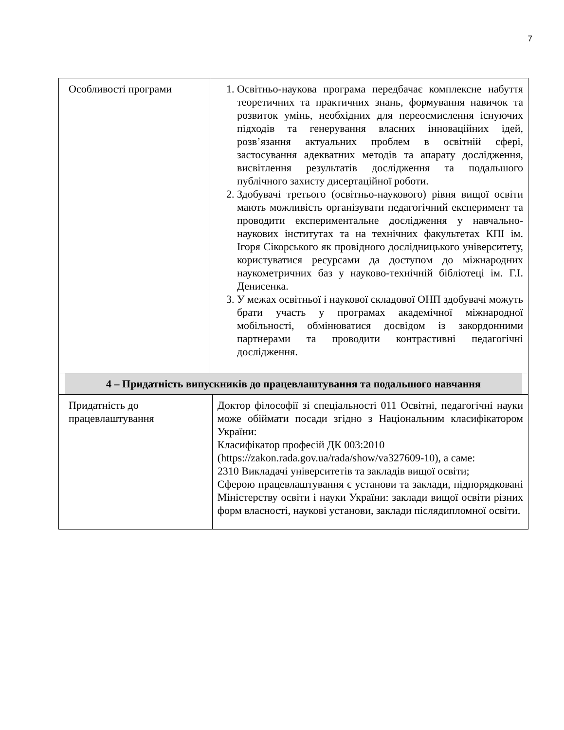7
| Особливості програми | 1. Освітньо-наукова програма передбачає комплексне набуття теоретичних та практичних знань, формування навичок та розвиток умінь, необхідних для переосмислення існуючих підходів та генерування власних інноваційних ідей, розв’язання актуальних проблем в освітній сфері, застосування адекватних методів та апарату дослідження, висвітлення результатів дослідження та подальшого публічного захисту дисертаційної роботи. 2. Здобувачі третього (освітньо-наукового) рівня вищої освіти мають можливість організувати педагогічний експеримент та проводити експериментальне дослідження у навчально-наукових інститутах та на технічних факультетах КПІ ім. Ігоря Сікорського як провідного дослідницького університету, користуватися ресурсами да доступом до міжнародних наукометричних баз у науково-технічній бібліотеці ім. Г.І. Денисенка. 3. У межах освітньої і наукової складової ОНП здобувачі можуть брати участь у програмах академічної міжнародної мобільності, обмінюватися досвідом із закордонними партнерами та проводити контрастивні педагогічні дослідження. | |
| 4 – Придатність випускників до працевлаштування та подальшого навчання | | |
| Придатність до працевлаштування | | Доктор філософії зі спеціальності 011 Освітні, педагогічні науки може обіймати посади згідно з Національним класифікатором України: Класифікатор професій ДК 003:2010 (https://zakon.rada.gov.ua/rada/show/va327609-10), а саме: 2310 Викладачі університетів та закладів вищої освіти; Сферою працевлаштування є установи та заклади, підпорядковані Міністерству освіти і науки України: заклади вищої освіти різних форм власності, наукові установи, заклади післядипломної освіти. |